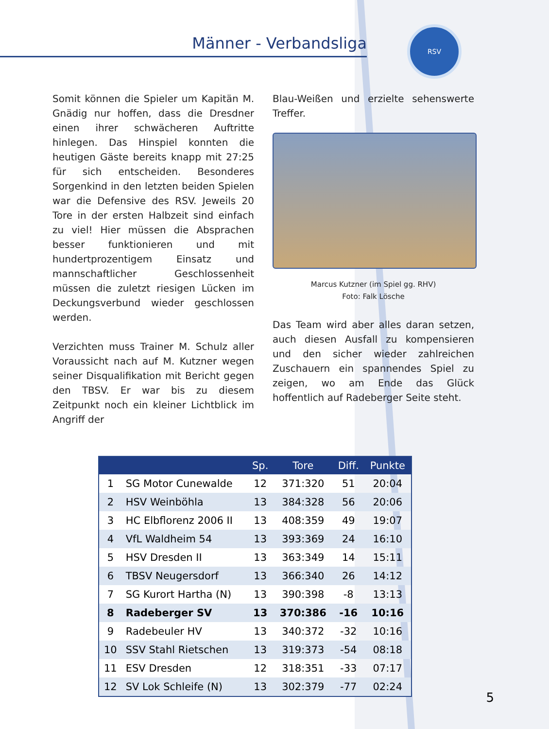Männer - Verbandsliga
RSV
Somit können die Spieler um Kapitän M. Gnädig nur hoffen, dass die Dresdner einen ihrer schwächeren Auftritte hinlegen. Das Hinspiel konnten die heutigen Gäste bereits knapp mit 27:25 für sich entscheiden. Besonderes Sorgenkind in den letzten beiden Spielen war die Defensive des RSV. Jeweils 20 Tore in der ersten Halbzeit sind einfach zu viel! Hier müssen die Absprachen besser funktionieren und mit hundertprozentigem Einsatz und mannschaftlicher Geschlossenheit müssen die zuletzt riesigen Lücken im Deckungsverbund wieder geschlossen werden.
Verzichten muss Trainer M. Schulz aller Voraussicht nach auf M. Kutzner wegen seiner Disqualifikation mit Bericht gegen den TBSV. Er war bis zu diesem Zeitpunkt noch ein kleiner Lichtblick im Angriff der
Blau-Weißen und erzielte sehenswerte Treffer.
Marcus Kutzner (im Spiel gg. RHV)
Foto: Falk Lösche
Das Team wird aber alles daran setzen, auch diesen Ausfall zu kompensieren und den sicher wieder zahlreichen Zuschauern ein spannendes Spiel zu zeigen, wo am Ende das Glück hoffentlich auf Radeberger Seite steht.
| | | Sp. | Tore | Diff. | Punkte |
| --- | --- | --- | --- | --- | --- |
| 1 | SG Motor Cunewalde | 12 | 371:320 | 51 | 20:04 |
| 2 | HSV Weinböhla | 13 | 384:328 | 56 | 20:06 |
| 3 | HC Elbflorenz 2006 II | 13 | 408:359 | 49 | 19:07 |
| 4 | VfL Waldheim 54 | 13 | 393:369 | 24 | 16:10 |
| 5 | HSV Dresden II | 13 | 363:349 | 14 | 15:11 |
| 6 | TBSV Neugersdorf | 13 | 366:340 | 26 | 14:12 |
| 7 | SG Kurort Hartha (N) | 13 | 390:398 | -8 | 13:13 |
| 8 | Radeberger SV | 13 | 370:386 | -16 | 10:16 |
| 9 | Radebeuler HV | 13 | 340:372 | -32 | 10:16 |
| 10 | SSV Stahl Rietschen | 13 | 319:373 | -54 | 08:18 |
| 11 | ESV Dresden | 12 | 318:351 | -33 | 07:17 |
| 12 | SV Lok Schleife (N) | 13 | 302:379 | -77 | 02:24 |
5